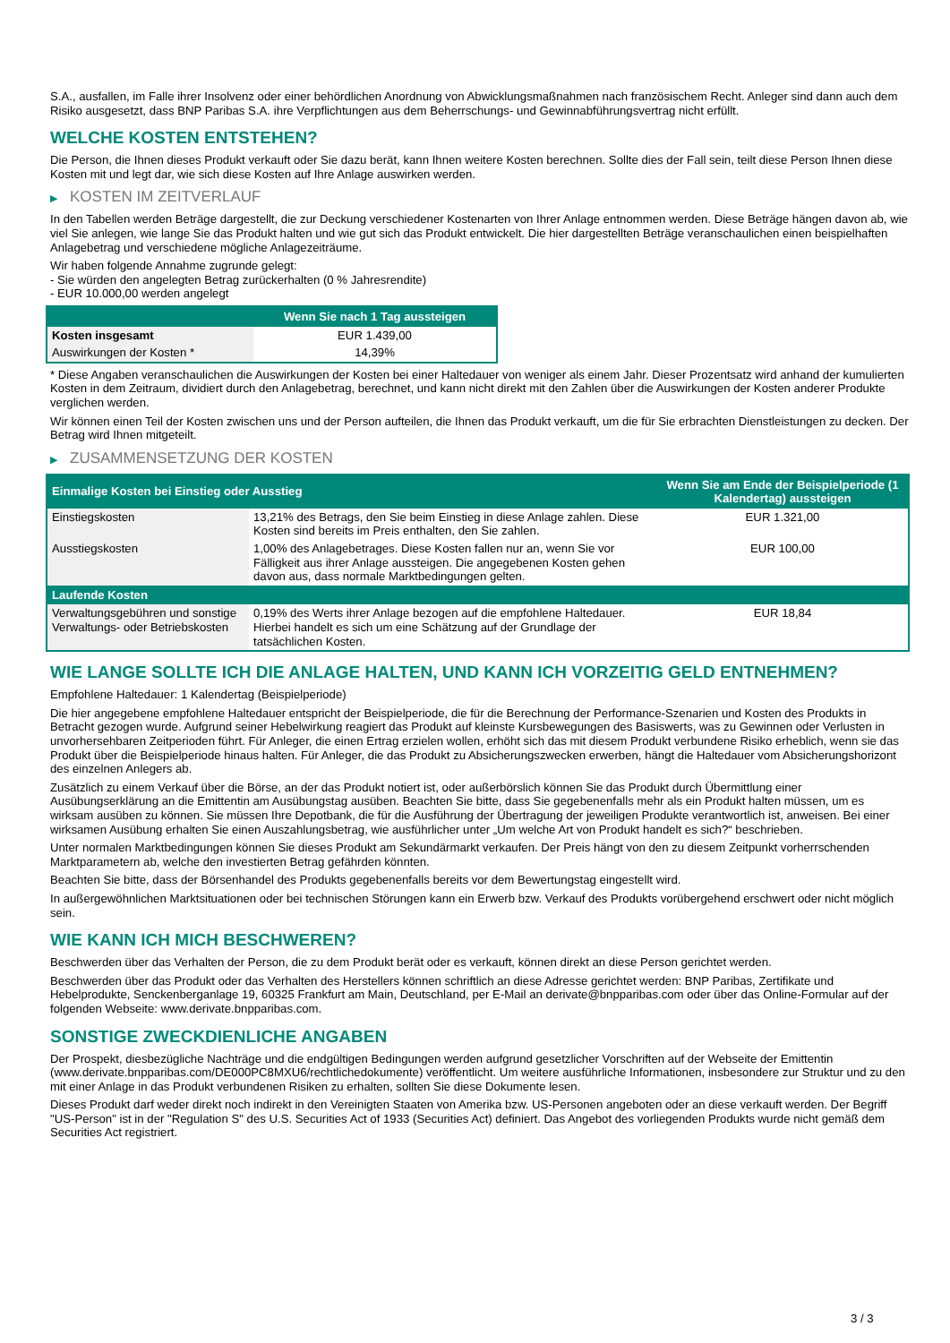S.A., ausfallen, im Falle ihrer Insolvenz oder einer behördlichen Anordnung von Abwicklungsmaßnahmen nach französischem Recht. Anleger sind dann auch dem Risiko ausgesetzt, dass BNP Paribas S.A. ihre Verpflichtungen aus dem Beherrschungs- und Gewinnabführungsvertrag nicht erfüllt.
WELCHE KOSTEN ENTSTEHEN?
Die Person, die Ihnen dieses Produkt verkauft oder Sie dazu berät, kann Ihnen weitere Kosten berechnen. Sollte dies der Fall sein, teilt diese Person Ihnen diese Kosten mit und legt dar, wie sich diese Kosten auf Ihre Anlage auswirken werden.
▶ KOSTEN IM ZEITVERLAUF
In den Tabellen werden Beträge dargestellt, die zur Deckung verschiedener Kostenarten von Ihrer Anlage entnommen werden. Diese Beträge hängen davon ab, wie viel Sie anlegen, wie lange Sie das Produkt halten und wie gut sich das Produkt entwickelt. Die hier dargestellten Beträge veranschaulichen einen beispielhaften Anlagebetrag und verschiedene mögliche Anlagezeiträume.
Wir haben folgende Annahme zugrunde gelegt:
- Sie würden den angelegten Betrag zurückerhalten (0 % Jahresrendite)
- EUR 10.000,00 werden angelegt
| | Wenn Sie nach 1 Tag aussteigen |
| --- | --- |
| Kosten insgesamt | EUR 1.439,00 |
| Auswirkungen der Kosten * | 14,39% |
* Diese Angaben veranschaulichen die Auswirkungen der Kosten bei einer Haltedauer von weniger als einem Jahr. Dieser Prozentsatz wird anhand der kumulierten Kosten in dem Zeitraum, dividiert durch den Anlagebetrag, berechnet, und kann nicht direkt mit den Zahlen über die Auswirkungen der Kosten anderer Produkte verglichen werden.
Wir können einen Teil der Kosten zwischen uns und der Person aufteilen, die Ihnen das Produkt verkauft, um die für Sie erbrachten Dienstleistungen zu decken. Der Betrag wird Ihnen mitgeteilt.
▶ ZUSAMMENSETZUNG DER KOSTEN
| Einmalige Kosten bei Einstieg oder Ausstieg | | Wenn Sie am Ende der Beispielperiode (1 Kalendertag) aussteigen |
| --- | --- | --- |
| Einstiegskosten | 13,21% des Betrags, den Sie beim Einstieg in diese Anlage zahlen. Diese Kosten sind bereits im Preis enthalten, den Sie zahlen. | EUR 1.321,00 |
| Ausstiegskosten | 1,00% des Anlagebetrages. Diese Kosten fallen nur an, wenn Sie vor Fälligkeit aus ihrer Anlage aussteigen. Die angegebenen Kosten gehen davon aus, dass normale Marktbedingungen gelten. | EUR 100,00 |
| Laufende Kosten | | |
| Verwaltungsgebühren und sonstige Verwaltungs- oder Betriebskosten | 0,19% des Werts ihrer Anlage bezogen auf die empfohlene Haltedauer. Hierbei handelt es sich um eine Schätzung auf der Grundlage der tatsächlichen Kosten. | EUR 18,84 |
WIE LANGE SOLLTE ICH DIE ANLAGE HALTEN, UND KANN ICH VORZEITIG GELD ENTNEHMEN?
Empfohlene Haltedauer: 1 Kalendertag (Beispielperiode)
Die hier angegebene empfohlene Haltedauer entspricht der Beispielperiode, die für die Berechnung der Performance-Szenarien und Kosten des Produkts in Betracht gezogen wurde. Aufgrund seiner Hebelwirkung reagiert das Produkt auf kleinste Kursbewegungen des Basiswerts, was zu Gewinnen oder Verlusten in unvorhersehbaren Zeitperioden führt. Für Anleger, die einen Ertrag erzielen wollen, erhöht sich das mit diesem Produkt verbundene Risiko erheblich, wenn sie das Produkt über die Beispielperiode hinaus halten. Für Anleger, die das Produkt zu Absicherungszwecken erwerben, hängt die Haltedauer vom Absicherungshorizont des einzelnen Anlegers ab.
Zusätzlich zu einem Verkauf über die Börse, an der das Produkt notiert ist, oder außerbörslich können Sie das Produkt durch Übermittlung einer Ausübungserklärung an die Emittentin am Ausübungstag ausüben. Beachten Sie bitte, dass Sie gegebenenfalls mehr als ein Produkt halten müssen, um es wirksam ausüben zu können. Sie müssen Ihre Depotbank, die für die Ausführung der Übertragung der jeweiligen Produkte verantwortlich ist, anweisen. Bei einer wirksamen Ausübung erhalten Sie einen Auszahlungsbetrag, wie ausführlicher unter „Um welche Art von Produkt handelt es sich?“ beschrieben.
Unter normalen Marktbedingungen können Sie dieses Produkt am Sekundärmarkt verkaufen. Der Preis hängt von den zu diesem Zeitpunkt vorherrschenden Marktparametern ab, welche den investierten Betrag gefährden könnten.
Beachten Sie bitte, dass der Börsenhandel des Produkts gegebenenfalls bereits vor dem Bewertungstag eingestellt wird.
In außergewöhnlichen Marktsituationen oder bei technischen Störungen kann ein Erwerb bzw. Verkauf des Produkts vorübergehend erschwert oder nicht möglich sein.
WIE KANN ICH MICH BESCHWEREN?
Beschwerden über das Verhalten der Person, die zu dem Produkt berät oder es verkauft, können direkt an diese Person gerichtet werden.
Beschwerden über das Produkt oder das Verhalten des Herstellers können schriftlich an diese Adresse gerichtet werden: BNP Paribas, Zertifikate und Hebelprodukte, Senckenberganlage 19, 60325 Frankfurt am Main, Deutschland, per E-Mail an derivate@bnpparibas.com oder über das Online-Formular auf der folgenden Webseite: www.derivate.bnpparibas.com.
SONSTIGE ZWECKDIENLICHE ANGABEN
Der Prospekt, diesbezügliche Nachträge und die endgültigen Bedingungen werden aufgrund gesetzlicher Vorschriften auf der Webseite der Emittentin (www.derivate.bnpparibas.com/DE000PC8MXU6/rechtlichedokumente) veröffentlicht. Um weitere ausführliche Informationen, insbesondere zur Struktur und zu den mit einer Anlage in das Produkt verbundenen Risiken zu erhalten, sollten Sie diese Dokumente lesen.
Dieses Produkt darf weder direkt noch indirekt in den Vereinigten Staaten von Amerika bzw. US-Personen angeboten oder an diese verkauft werden. Der Begriff "US-Person" ist in der "Regulation S" des U.S. Securities Act of 1933 (Securities Act) definiert. Das Angebot des vorliegenden Produkts wurde nicht gemäß dem Securities Act registriert.
3 / 3